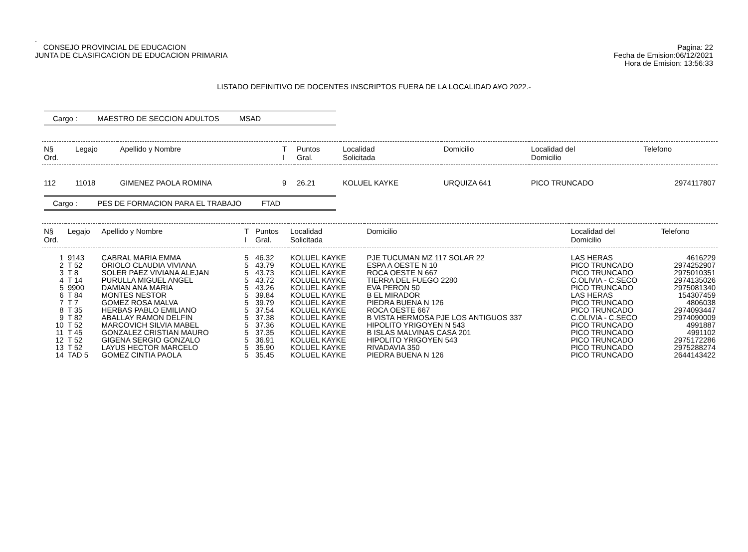.
CONSEJO PROVINCIAL DE EDUCACION
JUNTA DE CLASIFICACION DE EDUCACION PRIMARIA
Pagina: 22
Fecha de Emision:06/12/2021
Hora de Emision: 13:56:33
LISTADO DEFINITIVO DE DOCENTES INSCRIPTOS FUERA DE LA LOCALIDAD A¥O 2022.-
Cargo : MAESTRO DE SECCION ADULTOS MSAD
| N§ Ord. | Legajo | Apellido y Nombre | T I | Puntos Gral. | Localidad Solicitada | Domicilio | Localidad del Domicilio | Telefono |
| --- | --- | --- | --- | --- | --- | --- | --- | --- |
| 112 | 11018 | GIMENEZ PAOLA ROMINA | 9 | 26.21 | KOLUEL KAYKE | URQUIZA 641 | PICO TRUNCADO | 2974117807 |
Cargo : PES DE FORMACION PARA EL TRABAJO FTAD
| N§ Ord. | Legajo | Apellido y Nombre | T I | Puntos Gral. | Localidad Solicitada | Domicilio | Localidad del Domicilio | Telefono |
| --- | --- | --- | --- | --- | --- | --- | --- | --- |
| 1 | 9143 | CABRAL MARIA EMMA | 5 | 46.32 | KOLUEL KAYKE | PJE TUCUMAN MZ 117 SOLAR 22 | LAS HERAS | 4616229 |
| 2 | T 52 | ORIOLO CLAUDIA VIVIANA | 5 | 43.79 | KOLUEL KAYKE | ESPA A OESTE N 10 | PICO TRUNCADO | 2974252907 |
| 3 | T 8 | SOLER PAEZ VIVIANA ALEJAN | 5 | 43.73 | KOLUEL KAYKE | ROCA OESTE N 667 | PICO TRUNCADO | 2975010351 |
| 4 | T 14 | PURULLA MIGUEL ANGEL | 5 | 43.72 | KOLUEL KAYKE | TIERRA DEL FUEGO 2280 | C.OLIVIA - C.SECO | 2974135026 |
| 5 | 9900 | DAMIAN ANA MARIA | 5 | 43.26 | KOLUEL KAYKE | EVA PERON 50 | PICO TRUNCADO | 2975081340 |
| 6 | T 84 | MONTES NESTOR | 5 | 39.84 | KOLUEL KAYKE | B EL MIRADOR | LAS HERAS | 154307459 |
| 7 | T 7 | GOMEZ ROSA MALVA | 5 | 39.79 | KOLUEL KAYKE | PIEDRA BUENA N 126 | PICO TRUNCADO | 4806038 |
| 8 | T 35 | HERBAS PABLO EMILIANO | 5 | 37.54 | KOLUEL KAYKE | ROCA OESTE 667 | PICO TRUNCADO | 2974093447 |
| 9 | T 82 | ABALLAY RAMON DELFIN | 5 | 37.38 | KOLUEL KAYKE | B VISTA HERMOSA PJE LOS ANTIGUOS 337 | C.OLIVIA - C.SECO | 2974090009 |
| 10 | T 52 | MARCOVICH SILVIA MABEL | 5 | 37.36 | KOLUEL KAYKE | HIPOLITO YRIGOYEN N 543 | PICO TRUNCADO | 4991887 |
| 11 | T 45 | GONZALEZ CRISTIAN MAURO | 5 | 37.35 | KOLUEL KAYKE | B ISLAS MALVINAS CASA 201 | PICO TRUNCADO | 4991102 |
| 12 | T 52 | GIGENA SERGIO GONZALO | 5 | 36.91 | KOLUEL KAYKE | HIPOLITO YRIGOYEN 543 | PICO TRUNCADO | 2975172286 |
| 13 | T 52 | LAYUS HECTOR MARCELO | 5 | 35.90 | KOLUEL KAYKE | RIVADAVIA 350 | PICO TRUNCADO | 2975288274 |
| 14 | TAD 5 | GOMEZ CINTIA PAOLA | 5 | 35.45 | KOLUEL KAYKE | PIEDRA BUENA N 126 | PICO TRUNCADO | 2644143422 |